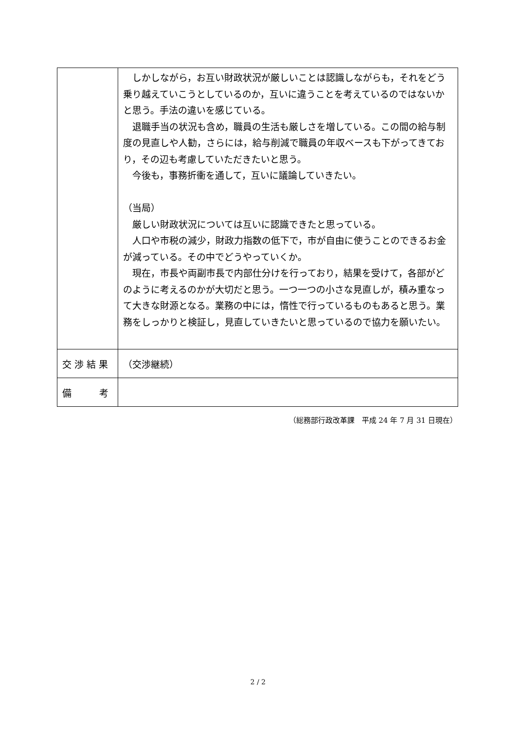| | しかしながら，お互い財政状況が厳しいことは認識しながらも，それをどう乗り越えていこうとしているのか，互いに違うことを考えているのではないかと思う。手法の違いを感じている。 退職手当の状況も含め，職員の生活も厳しさを増している。この間の給与制度の見直しや人勧，さらには，給与削減で職員の年収ベースも下がってきており，その辺も考慮していただきたいと思う。 今後も，事務折衝を通して，互いに議論していきたい。 （当局） 厳しい財政状況については互いに認識できたと思っている。 人口や市税の減少，財政力指数の低下で，市が自由に使うことのできるお金が減っている。その中でどうやっていくか。 現在，市長や両副市長で内部仕分けを行っており，結果を受けて，各部がどのように考えるのかが大切だと思う。一つ一つの小さな見直しが，積み重なって大きな財源となる。業務の中には，惰性で行っているものもあると思う。業務をしっかりと検証し，見直していきたいと思っているので協力を願いたい。 |
| 交 渉 結 果 | （交渉継続） |
| 備 考 | |
（総務部行政改革課　平成 24 年 7 月 31 日現在）
2 / 2